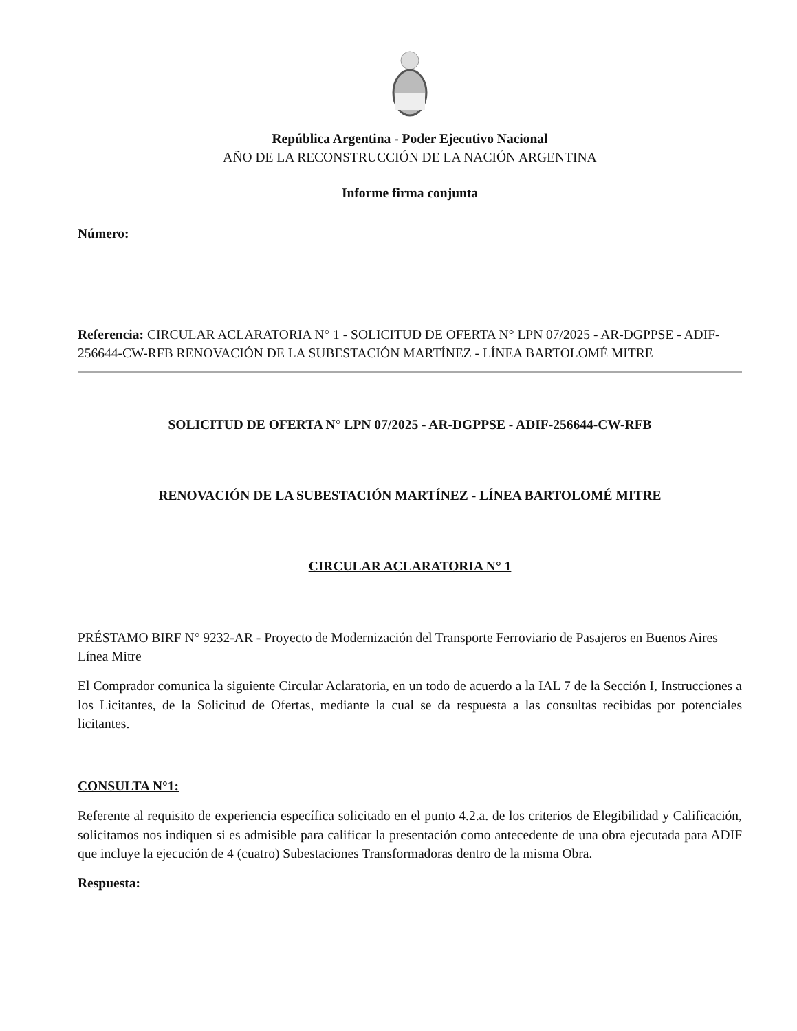República Argentina - Poder Ejecutivo Nacional
AÑO DE LA RECONSTRUCCIÓN DE LA NACIÓN ARGENTINA
Informe firma conjunta
Número:
Referencia: CIRCULAR ACLARATORIA N° 1 - SOLICITUD DE OFERTA N° LPN 07/2025 - AR-DGPPSE - ADIF-256644-CW-RFB RENOVACIÓN DE LA SUBESTACIÓN MARTÍNEZ - LÍNEA BARTOLOMÉ MITRE
SOLICITUD DE OFERTA N° LPN 07/2025 - AR-DGPPSE - ADIF-256644-CW-RFB
RENOVACIÓN DE LA SUBESTACIÓN MARTÍNEZ - LÍNEA BARTOLOMÉ MITRE
CIRCULAR ACLARATORIA N° 1
PRÉSTAMO BIRF N° 9232-AR - Proyecto de Modernización del Transporte Ferroviario de Pasajeros en Buenos Aires – Línea Mitre
El Comprador comunica la siguiente Circular Aclaratoria, en un todo de acuerdo a la IAL 7 de la Sección I, Instrucciones a los Licitantes, de la Solicitud de Ofertas, mediante la cual se da respuesta a las consultas recibidas por potenciales licitantes.
CONSULTA N°1:
Referente al requisito de experiencia específica solicitado en el punto 4.2.a. de los criterios de Elegibilidad y Calificación, solicitamos nos indiquen si es admisible para calificar la presentación como antecedente de una obra ejecutada para ADIF que incluye la ejecución de 4 (cuatro) Subestaciones Transformadoras dentro de la misma Obra.
Respuesta: